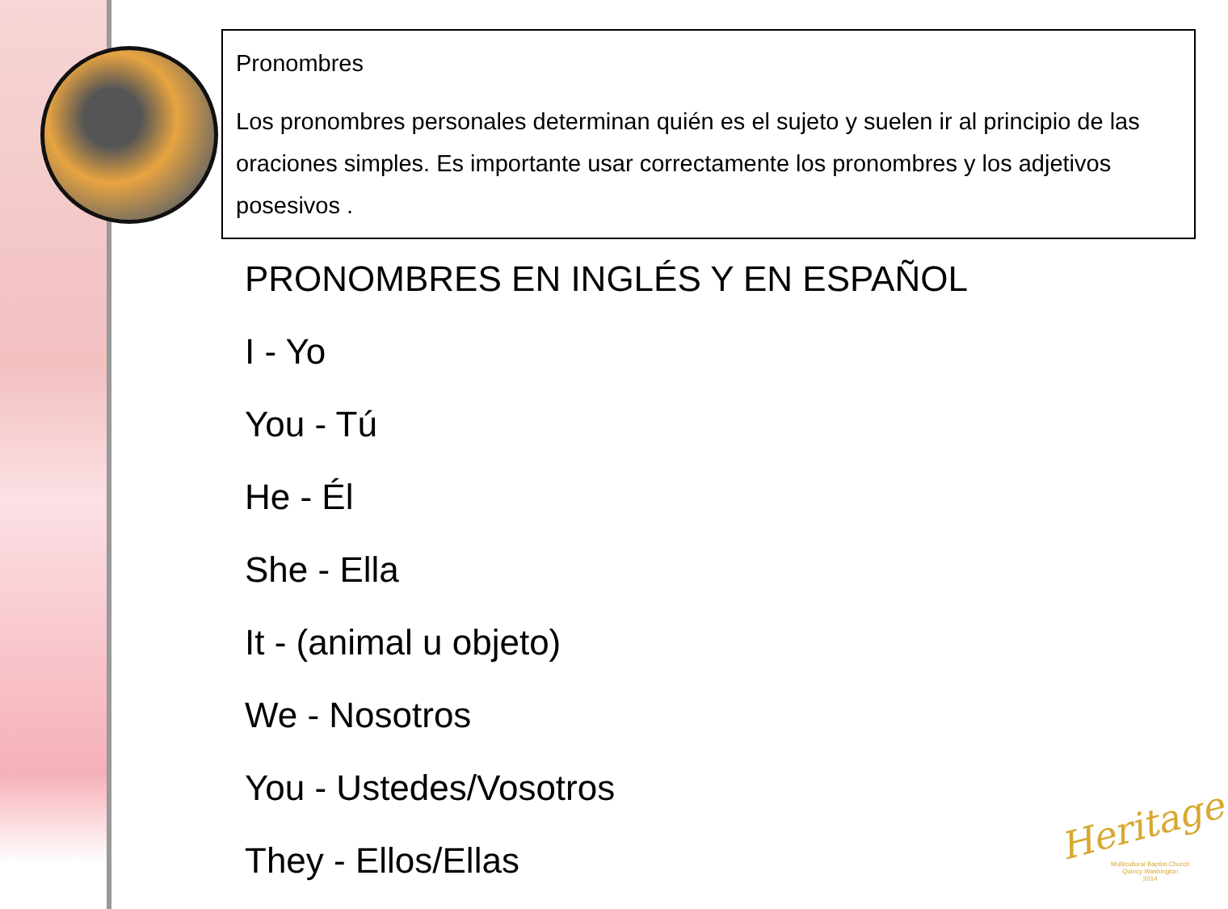Pronombres
Los pronombres personales determinan quién es el sujeto y suelen ir al principio de las oraciones simples. Es importante usar correctamente los pronombres y los adjetivos posesivos .
PRONOMBRES EN INGLÉS Y EN ESPAÑOL
I - Yo
You - Tú
He - Él
She - Ella
It - (animal u objeto)
We - Nosotros
You - Ustedes/Vosotros
They - Ellos/Ellas
Heritage
Multicultural Baptist Church
Quincy Washington
2014